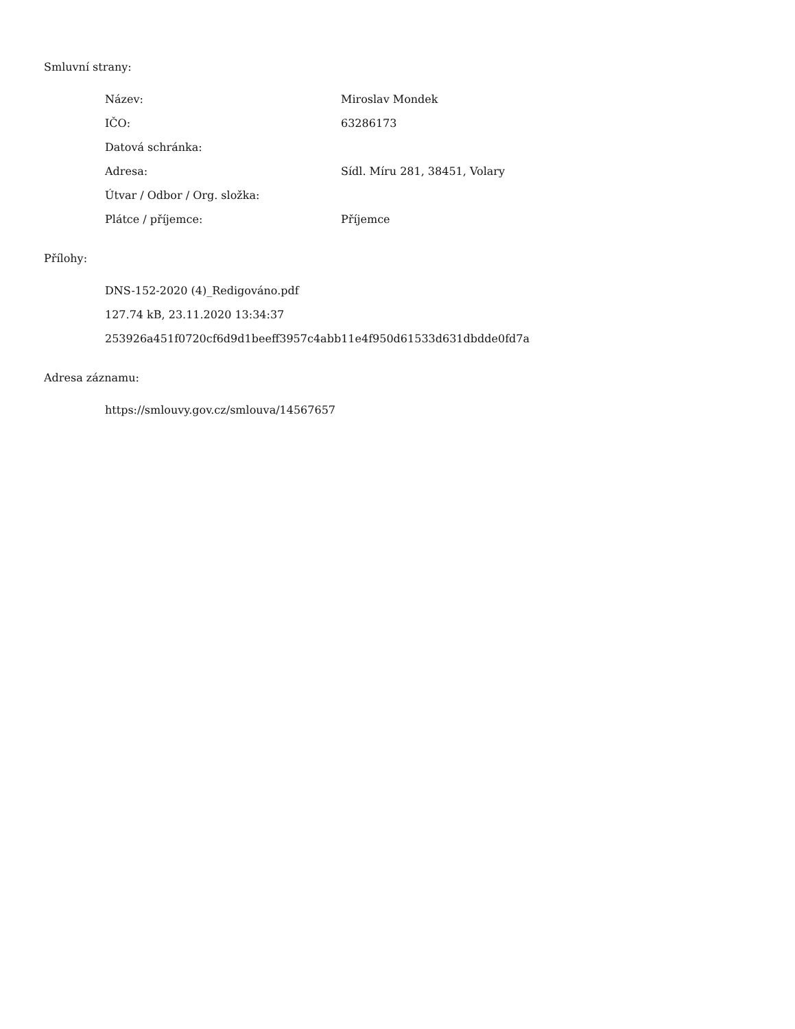Smluvní strany:
| Název: | Miroslav Mondek |
| IČO: | 63286173 |
| Datová schránka: | |
| Adresa: | Sídl. Míru 281, 38451, Volary |
| Útvar / Odbor / Org. složka: | |
| Plátce / příjemce: | Příjemce |
Přílohy:
DNS-152-2020 (4)_Redigováno.pdf
127.74 kB, 23.11.2020 13:34:37
253926a451f0720cf6d9d1beeff3957c4abb11e4f950d61533d631dbdde0fd7a
Adresa záznamu:
https://smlouvy.gov.cz/smlouva/14567657